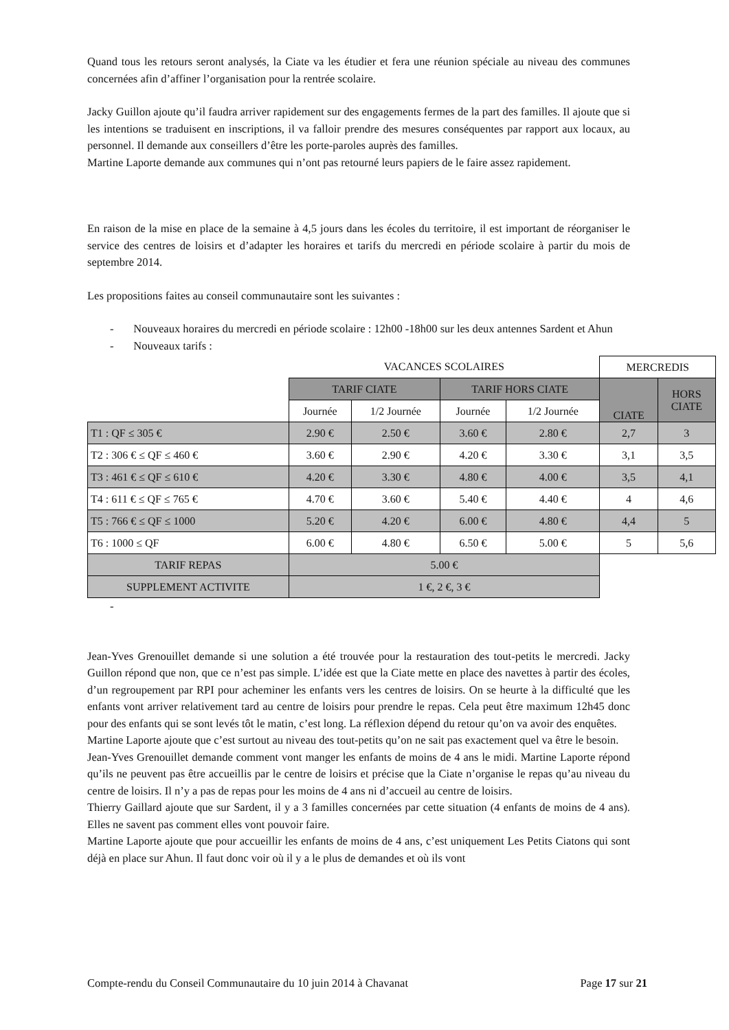Quand tous les retours seront analysés, la Ciate va les étudier et fera une réunion spéciale au niveau des communes concernées afin d’affiner l’organisation pour la rentrée scolaire.
Jacky Guillon ajoute qu’il faudra arriver rapidement sur des engagements fermes de la part des familles. Il ajoute que si les intentions se traduisent en inscriptions, il va falloir prendre des mesures conséquentes par rapport aux locaux, au personnel. Il demande aux conseillers d’être les porte-paroles auprès des familles.
Martine Laporte demande aux communes qui n’ont pas retourné leurs papiers de le faire assez rapidement.
En raison de la mise en place de la semaine à 4,5 jours dans les écoles du territoire, il est important de réorganiser le service des centres de loisirs et d’adapter les horaires et tarifs du mercredi en période scolaire à partir du mois de septembre 2014.
Les propositions faites au conseil communautaire sont les suivantes :
- Nouveaux horaires du mercredi en période scolaire : 12h00 -18h00 sur les deux antennes Sardent et Ahun
- Nouveaux tarifs :
| | VACANCES SCOLAIRES | | | | MERCREDIS | |
| | TARIF CIATE | | TARIF HORS CIATE | | CIATE | HORS CIATE |
| | Journée | 1/2 Journée | Journée | 1/2 Journée | | |
| T1 : QF ≤ 305 € | 2.90 € | 2.50 € | 3.60 € | 2.80 € | 2,7 | 3 |
| T2 : 306 € ≤ QF ≤ 460 € | 3.60 € | 2.90 € | 4.20 € | 3.30 € | 3,1 | 3,5 |
| T3 : 461 € ≤ QF ≤ 610 € | 4.20 € | 3.30 € | 4.80 € | 4.00 € | 3,5 | 4,1 |
| T4 : 611 € ≤ QF ≤ 765 € | 4.70 € | 3.60 € | 5.40 € | 4.40 € | 4 | 4,6 |
| T5 : 766 € ≤ QF ≤ 1000 | 5.20 € | 4.20 € | 6.00 € | 4.80 € | 4,4 | 5 |
| T6 : 1000 ≤ QF | 6.00 € | 4.80 € | 6.50 € | 5.00 € | 5 | 5,6 |
| TARIF REPAS | 5.00 € | | | | | |
| SUPPLEMENT ACTIVITE | 1 €, 2 €, 3 € | | | | | |
-
Jean-Yves Grenouillet demande si une solution a été trouvée pour la restauration des tout-petits le mercredi. Jacky Guillon répond que non, que ce n’est pas simple. L’idée est que la Ciate mette en place des navettes à partir des écoles, d’un regroupement par RPI pour acheminer les enfants vers les centres de loisirs. On se heurte à la difficulté que les enfants vont arriver relativement tard au centre de loisirs pour prendre le repas. Cela peut être maximum 12h45 donc pour des enfants qui se sont levés tôt le matin, c’est long. La réflexion dépend du retour qu’on va avoir des enquêtes.
Martine Laporte ajoute que c’est surtout au niveau des tout-petits qu’on ne sait pas exactement quel va être le besoin.
Jean-Yves Grenouillet demande comment vont manger les enfants de moins de 4 ans le midi. Martine Laporte répond qu’ils ne peuvent pas être accueillis par le centre de loisirs et précise que la Ciate n’organise le repas qu’au niveau du centre de loisirs. Il n’y a pas de repas pour les moins de 4 ans ni d’accueil au centre de loisirs.
Thierry Gaillard ajoute que sur Sardent, il y a 3 familles concernées par cette situation (4 enfants de moins de 4 ans). Elles ne savent pas comment elles vont pouvoir faire.
Martine Laporte ajoute que pour accueillir les enfants de moins de 4 ans, c’est uniquement Les Petits Ciatons qui sont déjà en place sur Ahun. Il faut donc voir où il y a le plus de demandes et où ils vont
Compte-rendu du Conseil Communautaire du 10 juin 2014 à Chavanat Page 17 sur 21